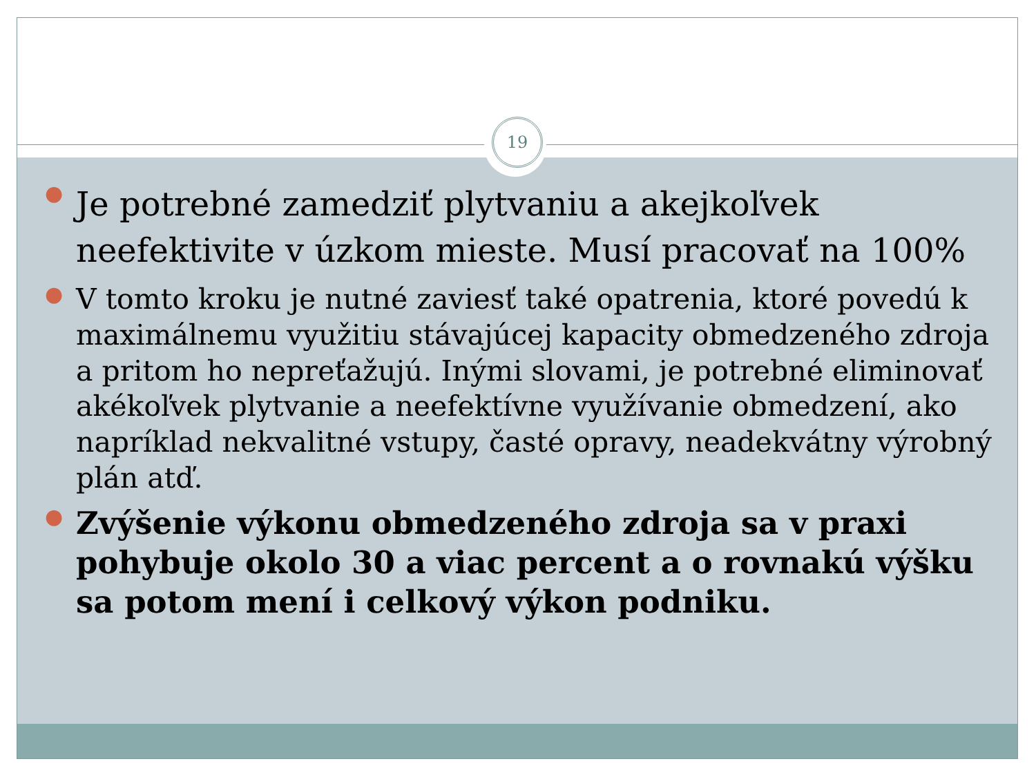19
●
Je potrebné zamedziť plytvaniu a akejkoľvek neefektivite v úzkom mieste. Musí pracovať na 100%
●
V tomto kroku je nutné zaviesť také opatrenia, ktoré povedú k maximálnemu využitiu stávajúcej kapacity obmedzeného zdroja a pritom ho nepreťažujú. Inými slovami, je potrebné eliminovať akékoľvek plytvanie a neefektívne využívanie obmedzení, ako napríklad nekvalitné vstupy, časté opravy, neadekvátny výrobný plán atď.
●
Zvýšenie výkonu obmedzeného zdroja sa v praxi pohybuje okolo 30 a viac percent a o rovnakú výšku sa potom mení i celkový výkon podniku.